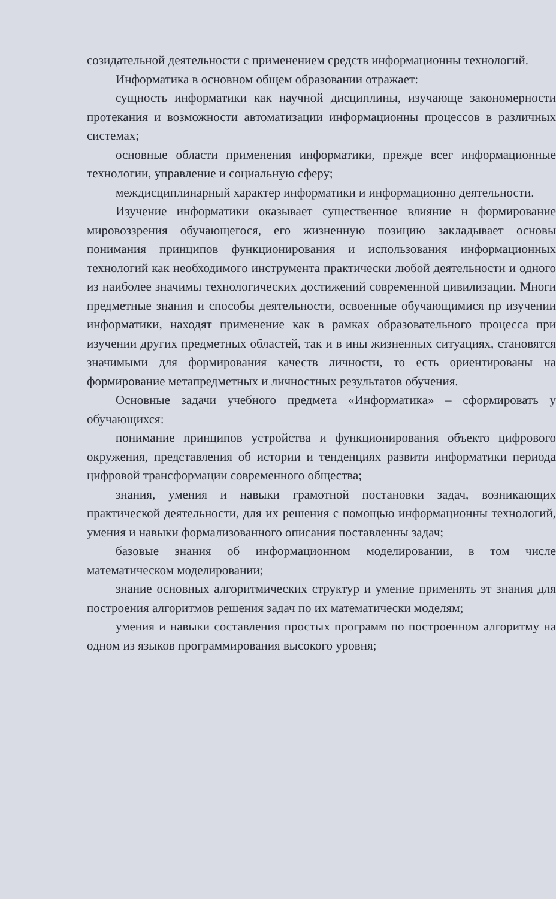созидательной деятельности с применением средств информационны технологий.
Информатика в основном общем образовании отражает:
сущность информатики как научной дисциплины, изучающе закономерности протекания и возможности автоматизации информационны процессов в различных системах;
основные области применения информатики, прежде всег информационные технологии, управление и социальную сферу;
междисциплинарный характер информатики и информационно деятельности.
Изучение информатики оказывает существенное влияние н формирование мировоззрения обучающегося, его жизненную позицию закладывает основы понимания принципов функционирования и использования информационных технологий как необходимого инструмента практически любой деятельности и одного из наиболее значимы технологических достижений современной цивилизации. Многи предметные знания и способы деятельности, освоенные обучающимися пр изучении информатики, находят применение как в рамках образовательного процесса при изучении других предметных областей, так и в ины жизненных ситуациях, становятся значимыми для формирования качеств личности, то есть ориентированы на формирование метапредметных и личностных результатов обучения.
Основные задачи учебного предмета «Информатика» – сформировать у обучающихся:
понимание принципов устройства и функционирования объекто цифрового окружения, представления об истории и тенденциях развити информатики периода цифровой трансформации современного общества;
знания, умения и навыки грамотной постановки задач, возникающих практической деятельности, для их решения с помощью информационны технологий, умения и навыки формализованного описания поставленны задач;
базовые знания об информационном моделировании, в том числе математическом моделировании;
знание основных алгоритмических структур и умение применять эт знания для построения алгоритмов решения задач по их математически моделям;
умения и навыки составления простых программ по построенном алгоритму на одном из языков программирования высокого уровня;